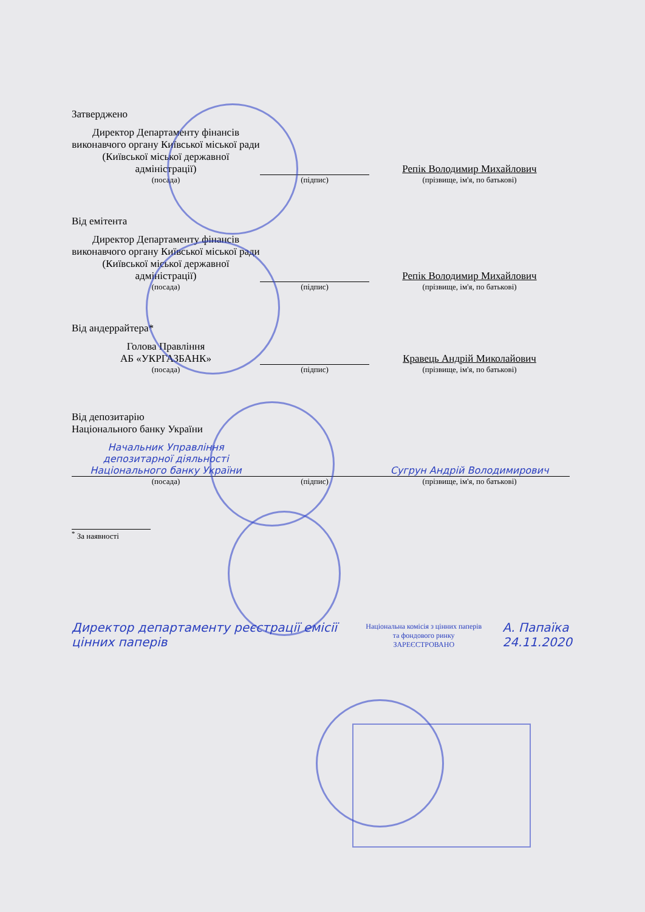Затверджено
| Директор Департаменту фінансів виконавчого органу Київської міської ради (Київської міської державної адміністрації) | | Репік Володимир Михайлович |
| (посада) | (підпис) | (прізвище, ім'я, по батькові) |
Від емітента
| Директор Департаменту фінансів виконавчого органу Київської міської ради (Київської міської державної адміністрації) | | Репік Володимир Михайлович |
| (посада) | (підпис) | (прізвище, ім'я, по батькові) |
Від андеррайтера*
| Голова Правління АБ «УКРГАЗБАНК» | | Кравець Андрій Миколайович |
| (посада) | (підпис) | (прізвище, ім'я, по батькові) |
Від депозитарію
Національного банку України
| Начальник Управління депозитарної діяльності Національного банку України | | Сугрун Андрій Володимирович |
| (посада) | (підпис) | (прізвище, ім'я, по батькові) |
<sup>*</sup> За наявності
Директор департаменту реєстрації емісії цінних паперів
Національна комісія з цінних паперів та фондового ринку
ЗАРЕЄСТРОВАНО
А. Папаїка
24.11.2020